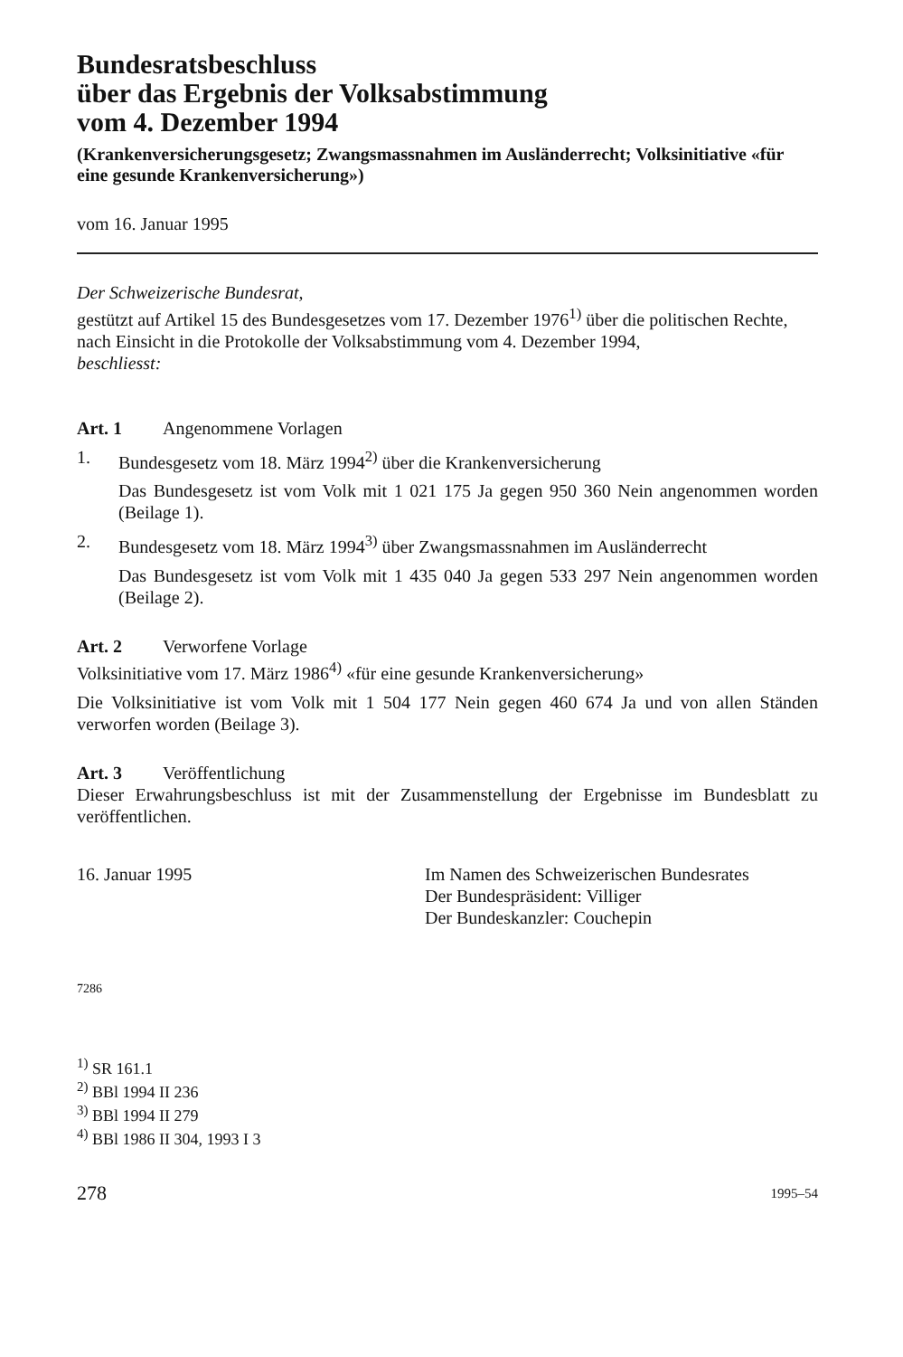Bundesratsbeschluss
über das Ergebnis der Volksabstimmung
vom 4. Dezember 1994
(Krankenversicherungsgesetz; Zwangsmassnahmen im Ausländerrecht; Volksinitiative «für eine gesunde Krankenversicherung»)
vom 16. Januar 1995
Der Schweizerische Bundesrat,
gestützt auf Artikel 15 des Bundesgesetzes vom 17. Dezember 1976<sup>1)</sup> über die politischen Rechte,
nach Einsicht in die Protokolle der Volksabstimmung vom 4. Dezember 1994,
beschliesst:
Art. 1 Angenommene Vorlagen
1. Bundesgesetz vom 18. März 1994<sup>2)</sup> über die Krankenversicherung
Das Bundesgesetz ist vom Volk mit 1 021 175 Ja gegen 950 360 Nein angenommen worden (Beilage 1).
2. Bundesgesetz vom 18. März 1994<sup>3)</sup> über Zwangsmassnahmen im Ausländerrecht
Das Bundesgesetz ist vom Volk mit 1 435 040 Ja gegen 533 297 Nein angenommen worden (Beilage 2).
Art. 2 Verworfene Vorlage
Volksinitiative vom 17. März 1986<sup>4)</sup> «für eine gesunde Krankenversicherung»
Die Volksinitiative ist vom Volk mit 1 504 177 Nein gegen 460 674 Ja und von allen Ständen verworfen worden (Beilage 3).
Art. 3 Veröffentlichung
Dieser Erwahrungsbeschluss ist mit der Zusammenstellung der Ergebnisse im Bundesblatt zu veröffentlichen.
16. Januar 1995 Im Namen des Schweizerischen Bundesrates
Der Bundespräsident: Villiger
Der Bundeskanzler: Couchepin
7286
<sup>1)</sup> SR 161.1
<sup>2)</sup> BBl 1994 II 236
<sup>3)</sup> BBl 1994 II 279
<sup>4)</sup> BBl 1986 II 304, 1993 I 3
278 1995–54